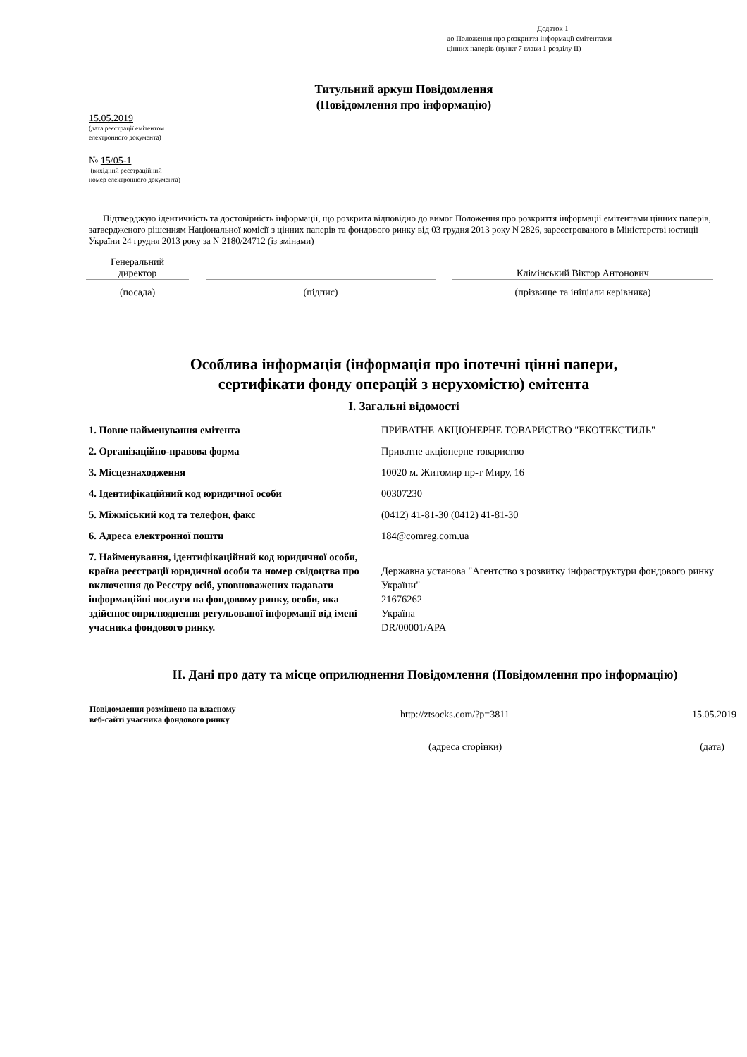Додаток 1
до Положення про розкриття інформації емітентами
цінних паперів (пункт 7 глави 1 розділу II)
Титульний аркуш Повідомлення
(Повідомлення про інформацію)
15.05.2019
(дата реєстрації емітентом
електронного документа)
№ 15/05-1
(вихідний реєстраційний
номер електронного документа)
Підтверджую ідентичність та достовірність інформації, що розкрита відповідно до вимог Положення про розкриття інформації емітентами цінних паперів, затвердженого рішенням Національної комісії з цінних паперів та фондового ринку від 03 грудня 2013 року N 2826, зареєстрованого в Міністерстві юстиції України 24 грудня 2013 року за N 2180/24712 (із змінами)
| Генеральний директор | | | | Клімінський Віктор Антонович |
| (посада) | | (підпис) | | (прізвище та ініціали керівника) |
Особлива інформація (інформація про іпотечні цінні папери,
сертифікати фонду операцій з нерухомістю) емітента
I. Загальні відомості
| 1. Повне найменування емітента | ПРИВАТНЕ АКЦІОНЕРНЕ ТОВАРИСТВО "ЕКОТЕКСТИЛЬ" |
| 2. Організаційно-правова форма | Приватне акціонерне товариство |
| 3. Місцезнаходження | 10020 м. Житомир пр-т Миру, 16 |
| 4. Ідентифікаційний код юридичної особи | 00307230 |
| 5. Міжміський код та телефон, факс | (0412) 41-81-30 (0412) 41-81-30 |
| 6. Адреса електронної пошти | 184@comreg.com.ua |
| 7. Найменування, ідентифікаційний код юридичної особи, країна реєстрації юридичної особи та номер свідоцтва про включення до Реєстру осіб, уповноважених надавати інформаційні послуги на фондовому ринку, особи, яка здійснює оприлюднення регульованої інформації від імені учасника фондового ринку. | Державна установа "Агентство з розвитку інфраструктури фондового ринку України" 21676262 Україна DR/00001/APA |
II. Дані про дату та місце оприлюднення Повідомлення (Повідомлення про інформацію)
| Повідомлення розміщено на власному веб-сайті учасника фондового ринку | http://ztsocks.com/?p=3811 | 15.05.2019 |
| | (адреса сторінки) | (дата) |